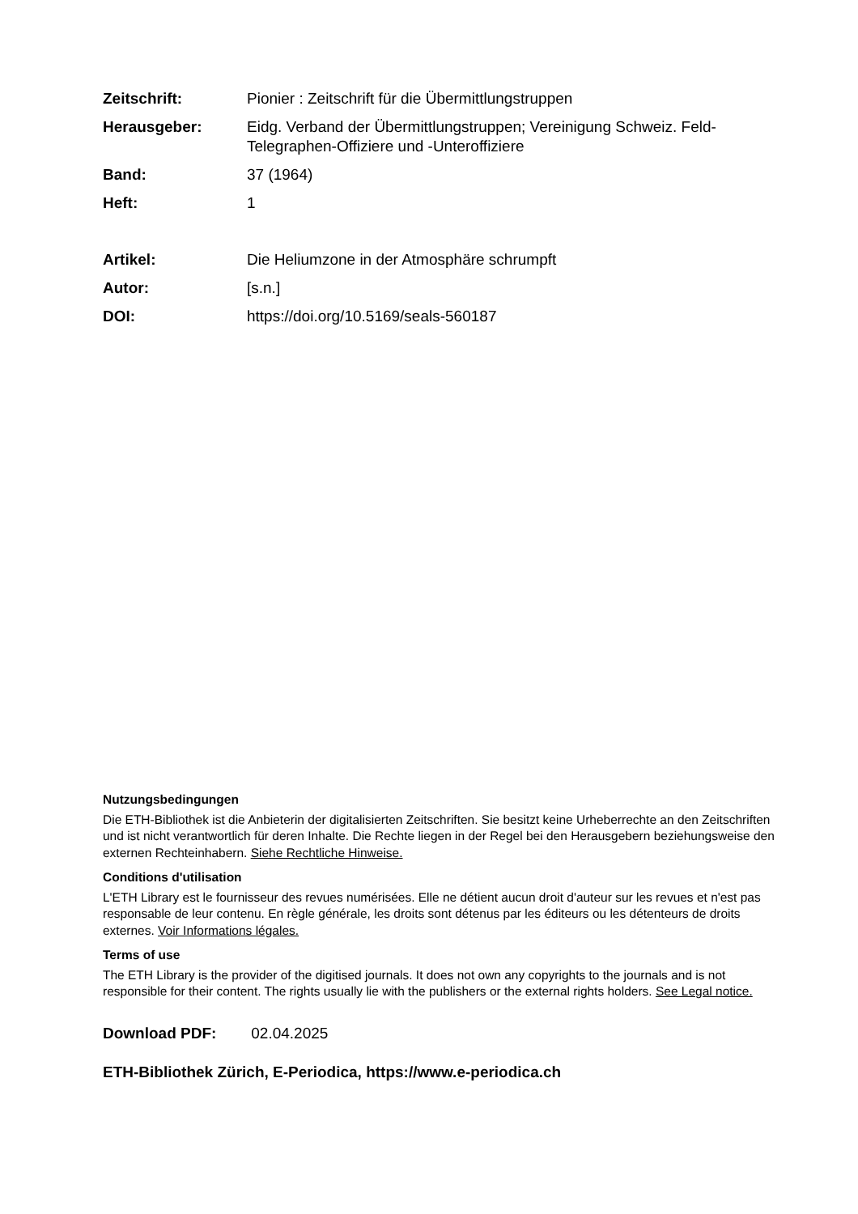Zeitschrift: Pionier : Zeitschrift für die Übermittlungstruppen
Herausgeber: Eidg. Verband der Übermittlungstruppen; Vereinigung Schweiz. Feld-Telegraphen-Offiziere und -Unteroffiziere
Band: 37 (1964)
Heft: 1
Artikel: Die Heliumzone in der Atmosphäre schrumpft
Autor: [s.n.]
DOI: https://doi.org/10.5169/seals-560187
Nutzungsbedingungen
Die ETH-Bibliothek ist die Anbieterin der digitalisierten Zeitschriften. Sie besitzt keine Urheberrechte an den Zeitschriften und ist nicht verantwortlich für deren Inhalte. Die Rechte liegen in der Regel bei den Herausgebern beziehungsweise den externen Rechteinhabern. Siehe Rechtliche Hinweise.
Conditions d'utilisation
L'ETH Library est le fournisseur des revues numérisées. Elle ne détient aucun droit d'auteur sur les revues et n'est pas responsable de leur contenu. En règle générale, les droits sont détenus par les éditeurs ou les détenteurs de droits externes. Voir Informations légales.
Terms of use
The ETH Library is the provider of the digitised journals. It does not own any copyrights to the journals and is not responsible for their content. The rights usually lie with the publishers or the external rights holders. See Legal notice.
Download PDF: 02.04.2025
ETH-Bibliothek Zürich, E-Periodica, https://www.e-periodica.ch